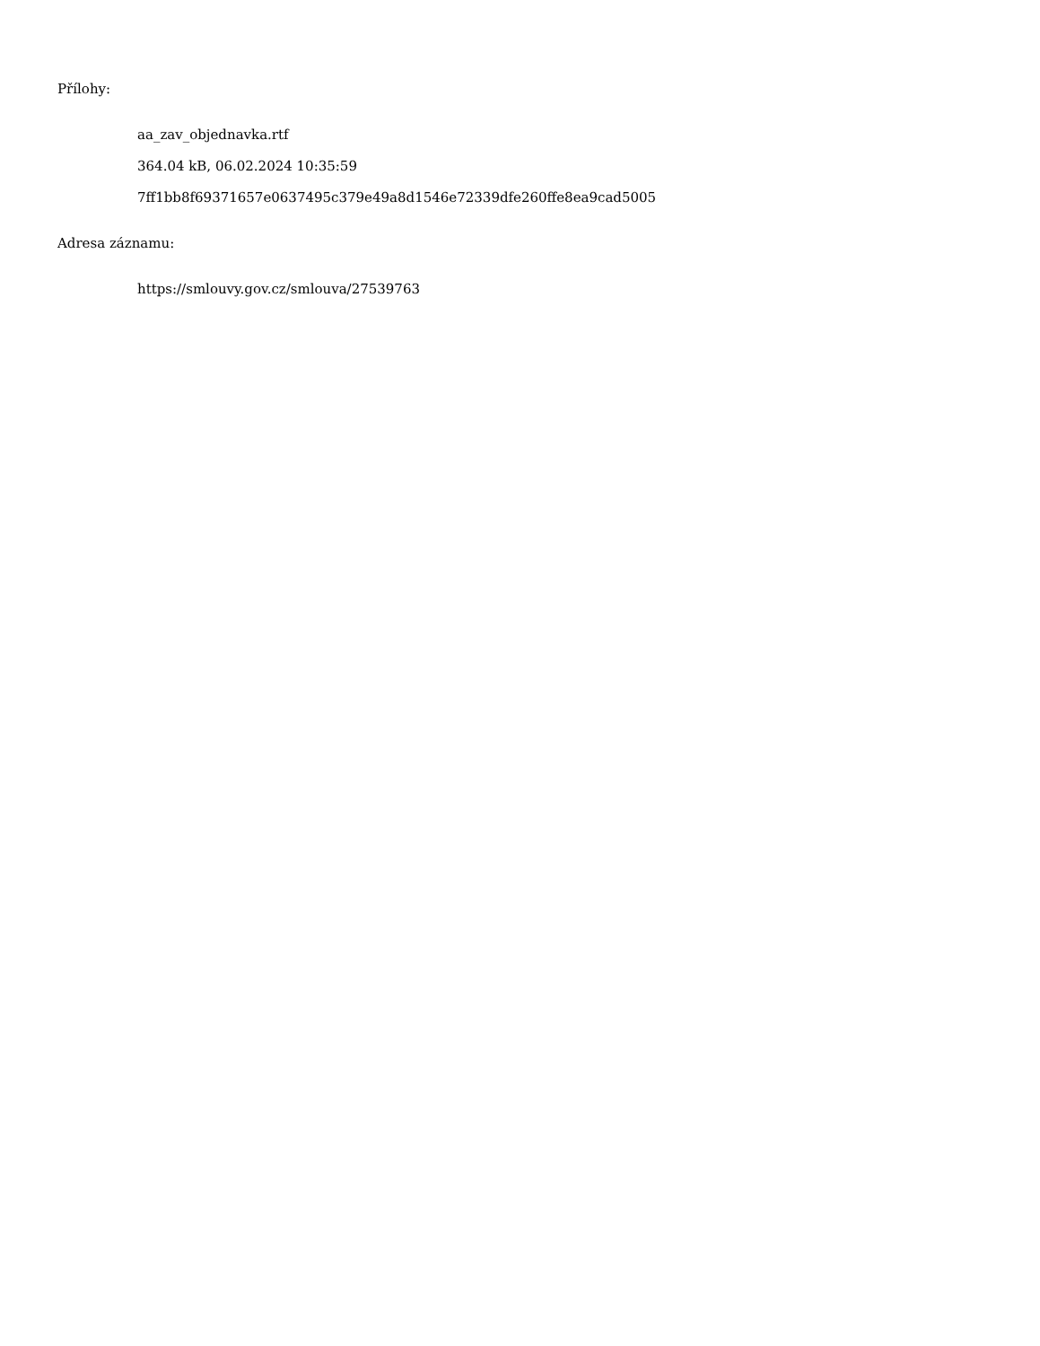Přílohy:
aa_zav_objednavka.rtf
364.04 kB, 06.02.2024 10:35:59
7ff1bb8f69371657e0637495c379e49a8d1546e72339dfe260ffe8ea9cad5005
Adresa záznamu:
https://smlouvy.gov.cz/smlouva/27539763